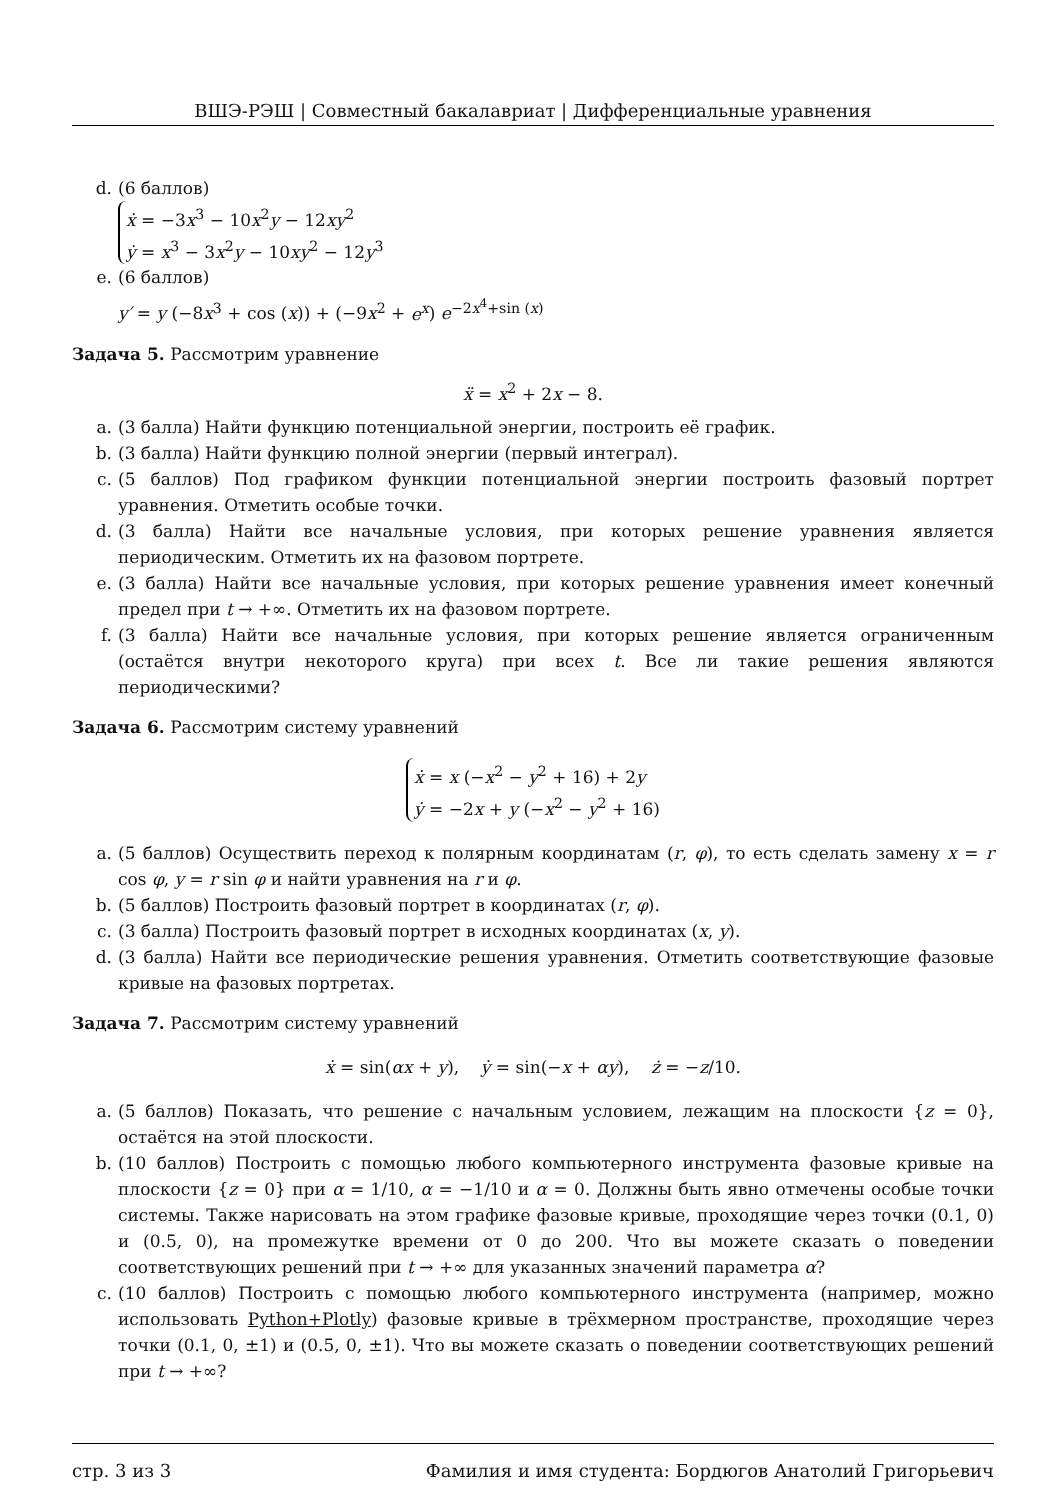ВШЭ-РЭШ | Совместный бакалавриат | Дифференциальные уравнения
d. (6 баллов)
ẋ = −3x<sup>3</sup> − 10x<sup>2</sup>y − 12xy<sup>2</sup>
ẏ = x<sup>3</sup> − 3x<sup>2</sup>y − 10xy<sup>2</sup> − 12y<sup>3</sup>
e. (6 баллов)
y′ = y (−8x<sup>3</sup> + cos (x)) + (−9x<sup>2</sup> + e<sup>x</sup>) e<sup>−2x<sup>4</sup>+sin (x)</sup>
Задача 5. Рассмотрим уравнение
ẍ = x<sup>2</sup> + 2x − 8.
a. (3 балла) Найти функцию потенциальной энергии, построить её график.
b. (3 балла) Найти функцию полной энергии (первый интеграл).
c. (5 баллов) Под графиком функции потенциальной энергии построить фазовый портрет уравнения. Отметить особые точки.
d. (3 балла) Найти все начальные условия, при которых решение уравнения является периодическим. Отметить их на фазовом портрете.
e. (3 балла) Найти все начальные условия, при которых решение уравнения имеет конечный предел при t → +∞. Отметить их на фазовом портрете.
f. (3 балла) Найти все начальные условия, при которых решение является ограниченным (остаётся внутри некоторого круга) при всех t. Все ли такие решения являются периодическими?
Задача 6. Рассмотрим систему уравнений
ẋ = x (−x<sup>2</sup> − y<sup>2</sup> + 16) + 2y
ẏ = −2x + y (−x<sup>2</sup> − y<sup>2</sup> + 16)
a. (5 баллов) Осуществить переход к полярным координатам (r, φ), то есть сделать замену x = r cos φ, y = r sin φ и найти уравнения на r и φ.
b. (5 баллов) Построить фазовый портрет в координатах (r, φ).
c. (3 балла) Построить фазовый портрет в исходных координатах (x, y).
d. (3 балла) Найти все периодические решения уравнения. Отметить соответствующие фазовые кривые на фазовых портретах.
Задача 7. Рассмотрим систему уравнений
ẋ = sin(αx + y), ẏ = sin(−x + αy), ż = −z/10.
a. (5 баллов) Показать, что решение с начальным условием, лежащим на плоскости {z = 0}, остаётся на этой плоскости.
b. (10 баллов) Построить с помощью любого компьютерного инструмента фазовые кривые на плоскости {z = 0} при α = 1/10, α = −1/10 и α = 0. Должны быть явно отмечены особые точки системы. Также нарисовать на этом графике фазовые кривые, проходящие через точки (0.1, 0) и (0.5, 0), на промежутке времени от 0 до 200. Что вы можете сказать о поведении соответствующих решений при t → +∞ для указанных значений параметра α?
c. (10 баллов) Построить с помощью любого компьютерного инструмента (например, можно использовать Python+Plotly) фазовые кривые в трёхмерном пространстве, проходящие через точки (0.1, 0, ±1) и (0.5, 0, ±1). Что вы можете сказать о поведении соответствующих решений при t → +∞?
стр. 3 из 3 Фамилия и имя студента: Бордюгов Анатолий Григорьевич